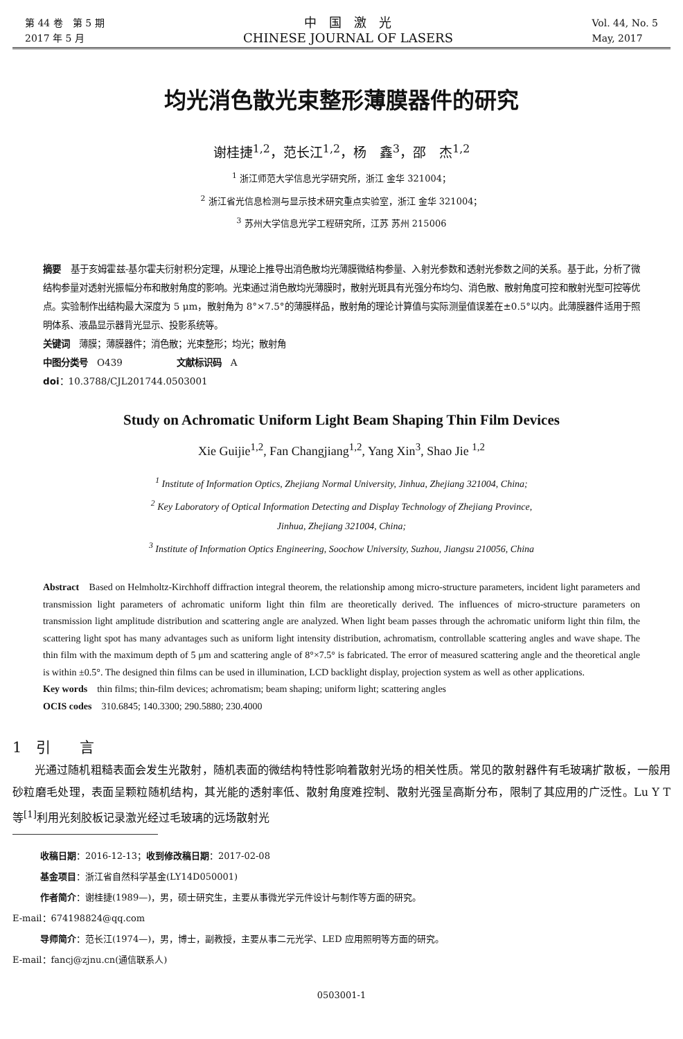第 44 卷　第 5 期
2017 年 5 月
中　国　激　光
CHINESE JOURNAL OF LASERS
Vol. 44, No. 5
May, 2017
均光消色散光束整形薄膜器件的研究
谢桂捷<sup>1,2</sup>，范长江<sup>1,2</sup>，杨　鑫<sup>3</sup>，邵　杰<sup>1,2</sup>
<sup>1</sup> 浙江师范大学信息光学研究所，浙江 金华 321004；
<sup>2</sup> 浙江省光信息检测与显示技术研究重点实验室，浙江 金华 321004；
<sup>3</sup> 苏州大学信息光学工程研究所，江苏 苏州 215006
摘要　基于亥姆霍兹-基尔霍夫衍射积分定理，从理论上推导出消色散均光薄膜微结构参量、入射光参数和透射光参数之间的关系。基于此，分析了微结构参量对透射光振幅分布和散射角度的影响。光束通过消色散均光薄膜时，散射光斑具有光强分布均匀、消色散、散射角度可控和散射光型可控等优点。实验制作出结构最大深度为 5 μm，散射角为 8°×7.5°的薄膜样品，散射角的理论计算值与实际测量值误差在±0.5°以内。此薄膜器件适用于照明体系、液晶显示器背光显示、投影系统等。
关键词　薄膜；薄膜器件；消色散；光束整形；均光；散射角
中图分类号　O439　　　　　　文献标识码　A
doi：10.3788/CJL201744.0503001
Study on Achromatic Uniform Light Beam Shaping Thin Film Devices
Xie Guijie<sup>1,2</sup>, Fan Changjiang<sup>1,2</sup>, Yang Xin<sup>3</sup>, Shao Jie <sup>1,2</sup>
<sup>1</sup> Institute of Information Optics, Zhejiang Normal University, Jinhua, Zhejiang 321004, China;
<sup>2</sup> Key Laboratory of Optical Information Detecting and Display Technology of Zhejiang Province,
Jinhua, Zhejiang 321004, China;
<sup>3</sup> Institute of Information Optics Engineering, Soochow University, Suzhou, Jiangsu 210056, China
Abstract　Based on Helmholtz-Kirchhoff diffraction integral theorem, the relationship among micro-structure parameters, incident light parameters and transmission light parameters of achromatic uniform light thin film are theoretically derived. The influences of micro-structure parameters on transmission light amplitude distribution and scattering angle are analyzed. When light beam passes through the achromatic uniform light thin film, the scattering light spot has many advantages such as uniform light intensity distribution, achromatism, controllable scattering angles and wave shape. The thin film with the maximum depth of 5 μm and scattering angle of 8°×7.5° is fabricated. The error of measured scattering angle and the theoretical angle is within ±0.5°. The designed thin films can be used in illumination, LCD backlight display, projection system as well as other applications.
Key words　thin films; thin-film devices; achromatism; beam shaping; uniform light; scattering angles
OCIS codes　310.6845; 140.3300; 290.5880; 230.4000
1　引　　言
光通过随机粗糙表面会发生光散射，随机表面的微结构特性影响着散射光场的相关性质。常见的散射器件有毛玻璃扩散板，一般用砂粒磨毛处理，表面呈颗粒随机结构，其光能的透射率低、散射角度难控制、散射光强呈高斯分布，限制了其应用的广泛性。Lu Y T 等<sup>[1]</sup>利用光刻胶板记录激光经过毛玻璃的远场散射光
收稿日期：2016-12-13；收到修改稿日期：2017-02-08
基金项目：浙江省自然科学基金(LY14D050001)
作者简介：谢桂捷(1989—)，男，硕士研究生，主要从事微光学元件设计与制作等方面的研究。
E-mail：674198824@qq.com
导师简介：范长江(1974—)，男，博士，副教授，主要从事二元光学、LED 应用照明等方面的研究。
E-mail：fancj@zjnu.cn(通信联系人)
0503001-1